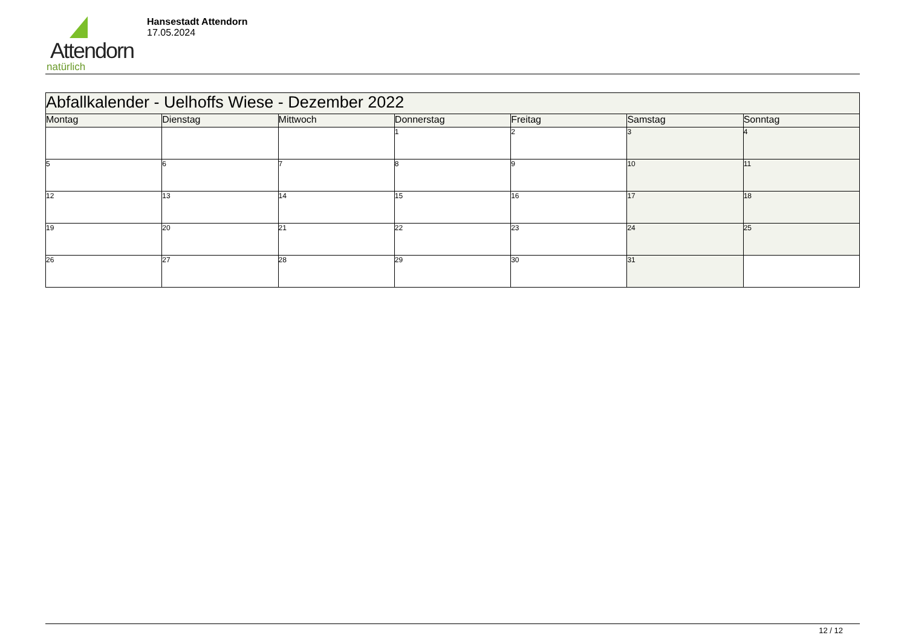Attendorn
natürlich
Hansestadt Attendorn
17.05.2024
| Abfallkalender - Uelhoffs Wiese - Dezember 2022 | | | | | | |
| Montag | Dienstag | Mittwoch | Donnerstag | Freitag | Samstag | Sonntag |
| | | | 1 | 2 | 3 | 4 |
| 5 | 6 | 7 | 8 | 9 | 10 | 11 |
| 12 | 13 | 14 | 15 | 16 | 17 | 18 |
| 19 | 20 | 21 | 22 | 23 | 24 | 25 |
| 26 | 27 | 28 | 29 | 30 | 31 | |
12 / 12